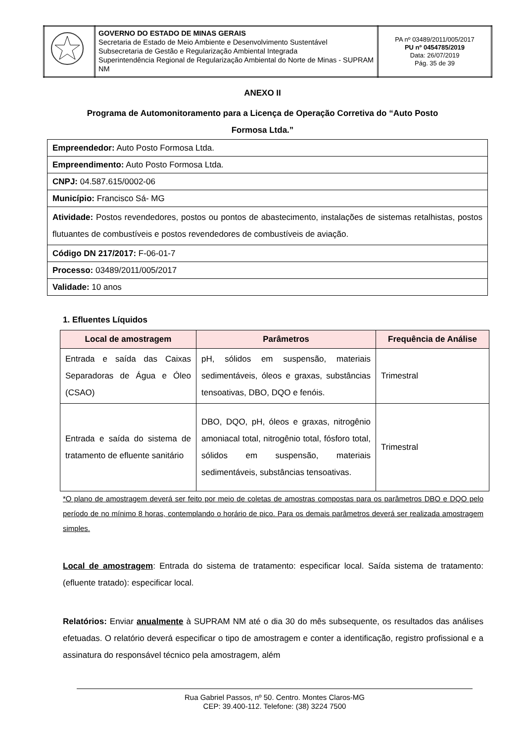| | GOVERNO DO ESTADO DE MINAS GERAIS Secretaria de Estado de Meio Ambiente e Desenvolvimento Sustentável Subsecretaria de Gestão e Regularização Ambiental Integrada Superintendência Regional de Regularização Ambiental do Norte de Minas - SUPRAM NM | PA nº 03489/2011/005/2017 PU nº 0454785/2019 Data: 26/07/2019 Pág. 35 de 39 |
ANEXO II
Programa de Automonitoramento para a Licença de Operação Corretiva do “Auto Posto Formosa Ltda.”
| Empreendedor: Auto Posto Formosa Ltda. |
| Empreendimento: Auto Posto Formosa Ltda. |
| CNPJ: 04.587.615/0002-06 |
| Município: Francisco Sá- MG |
| Atividade: Postos revendedores, postos ou pontos de abastecimento, instalações de sistemas retalhistas, postos flutuantes de combustíveis e postos revendedores de combustíveis de aviação. |
| Código DN 217/2017: F-06-01-7 |
| Processo: 03489/2011/005/2017 |
| Validade: 10 anos |
1. Efluentes Líquidos
| Local de amostragem | Parâmetros | Frequência de Análise |
| --- | --- | --- |
| Entrada e saída das Caixas Separadoras de Água e Óleo (CSAO) | pH, sólidos em suspensão, materiais sedimentáveis, óleos e graxas, substâncias tensoativas, DBO, DQO e fenóis. | Trimestral |
| Entrada e saída do sistema de tratamento de efluente sanitário | DBO, DQO, pH, óleos e graxas, nitrogênio amoniacal total, nitrogênio total, fósforo total, sólidos em suspensão, materiais sedimentáveis, substâncias tensoativas. | Trimestral |
*O plano de amostragem deverá ser feito por meio de coletas de amostras compostas para os parâmetros DBO e DQO pelo período de no mínimo 8 horas, contemplando o horário de pico. Para os demais parâmetros deverá ser realizada amostragem simples.
Local de amostragem: Entrada do sistema de tratamento: especificar local. Saída sistema de tratamento: (efluente tratado): especificar local.
Relatórios: Enviar anualmente à SUPRAM NM até o dia 30 do mês subsequente, os resultados das análises efetuadas. O relatório deverá especificar o tipo de amostragem e conter a identificação, registro profissional e a assinatura do responsável técnico pela amostragem, além
Rua Gabriel Passos, nº 50. Centro. Montes Claros-MG
CEP: 39.400-112. Telefone: (38) 3224 7500